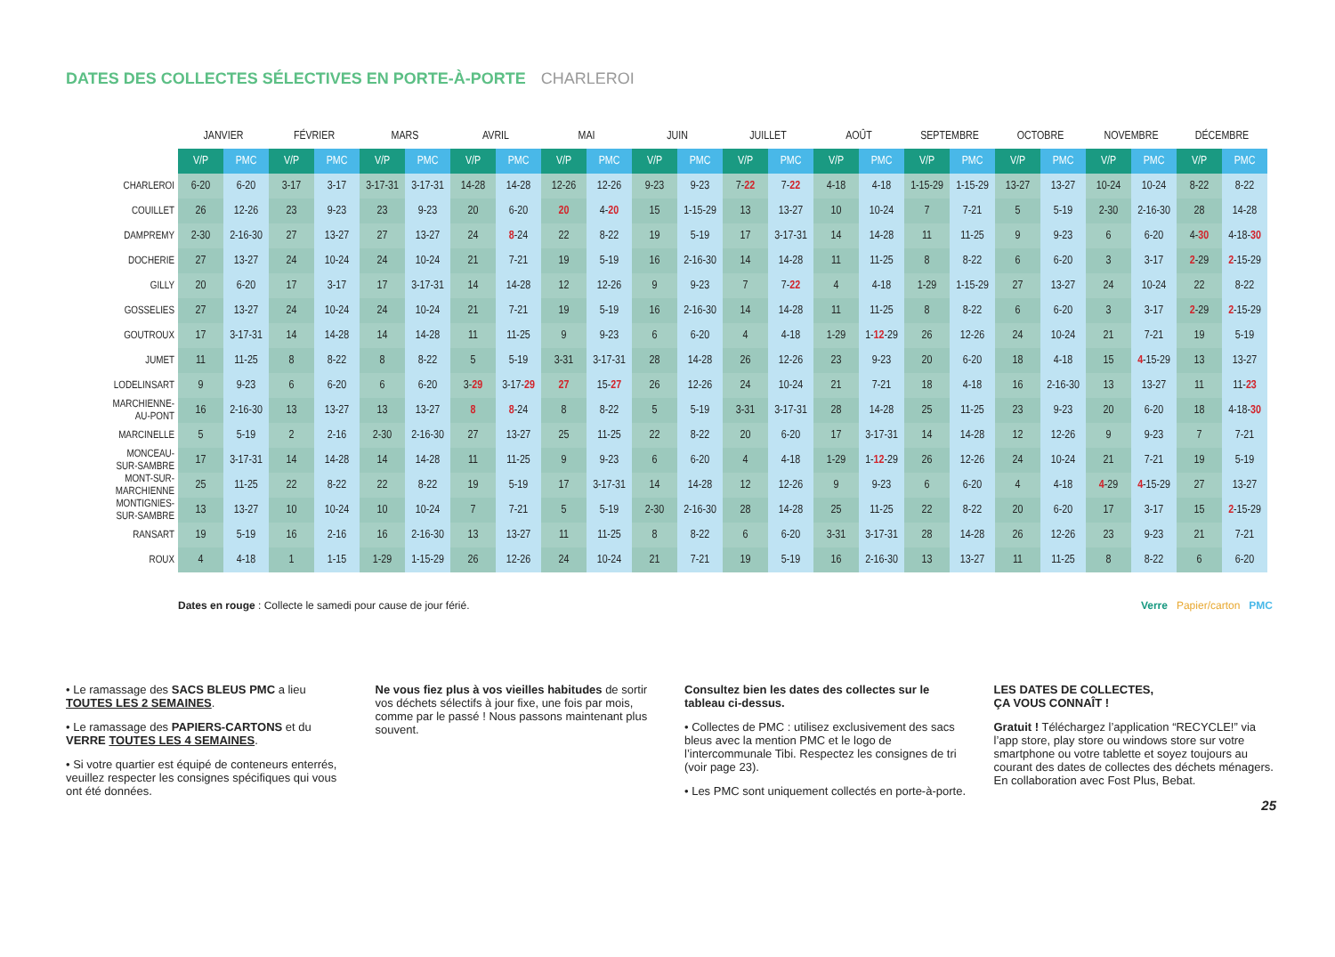DATES DES COLLECTES SÉLECTIVES EN PORTE-À-PORTE CHARLEROI
| | JANVIER | | FÉVRIER | | MARS | | AVRIL | | MAI | | JUIN | | JUILLET | | AOÛT | | SEPTEMBRE | | OCTOBRE | | NOVEMBRE | | DÉCEMBRE | |
| --- | --- | --- | --- | --- | --- | --- | --- | --- | --- | --- | --- | --- | --- | --- | --- | --- | --- | --- | --- | --- | --- | --- | --- | --- |
| | V/P | PMC | V/P | PMC | V/P | PMC | V/P | PMC | V/P | PMC | V/P | PMC | V/P | PMC | V/P | PMC | V/P | PMC | V/P | PMC | V/P | PMC | V/P | PMC |
| CHARLEROI | 6-20 | 6-20 | 3-17 | 3-17 | 3-17-31 | 3-17-31 | 14-28 | 14-28 | 12-26 | 12-26 | 9-23 | 9-23 | 7- 22 | 7- 22 | 4-18 | 4-18 | 1-15-29 | 1-15-29 | 13-27 | 13-27 | 10-24 | 10-24 | 8-22 | 8-22 |
| COUILLET | 26 | 12-26 | 23 | 9-23 | 23 | 9-23 | 20 | 6-20 | 20 | 4- 20 | 15 | 1-15-29 | 13 | 13-27 | 10 | 10-24 | 7 | 7-21 | 5 | 5-19 | 2-30 | 2-16-30 | 28 | 14-28 |
| DAMPREMY | 2-30 | 2-16-30 | 27 | 13-27 | 27 | 13-27 | 24 | 8 -24 | 22 | 8-22 | 19 | 5-19 | 17 | 3-17-31 | 14 | 14-28 | 11 | 11-25 | 9 | 9-23 | 6 | 6-20 | 4- 30 | 4-18- 30 |
| DOCHERIE | 27 | 13-27 | 24 | 10-24 | 24 | 10-24 | 21 | 7-21 | 19 | 5-19 | 16 | 2-16-30 | 14 | 14-28 | 11 | 11-25 | 8 | 8-22 | 6 | 6-20 | 3 | 3-17 | 2 -29 | 2 -15-29 |
| GILLY | 20 | 6-20 | 17 | 3-17 | 17 | 3-17-31 | 14 | 14-28 | 12 | 12-26 | 9 | 9-23 | 7 | 7- 22 | 4 | 4-18 | 1-29 | 1-15-29 | 27 | 13-27 | 24 | 10-24 | 22 | 8-22 |
| GOSSELIES | 27 | 13-27 | 24 | 10-24 | 24 | 10-24 | 21 | 7-21 | 19 | 5-19 | 16 | 2-16-30 | 14 | 14-28 | 11 | 11-25 | 8 | 8-22 | 6 | 6-20 | 3 | 3-17 | 2 -29 | 2 -15-29 |
| GOUTROUX | 17 | 3-17-31 | 14 | 14-28 | 14 | 14-28 | 11 | 11-25 | 9 | 9-23 | 6 | 6-20 | 4 | 4-18 | 1-29 | 1- 12 -29 | 26 | 12-26 | 24 | 10-24 | 21 | 7-21 | 19 | 5-19 |
| JUMET | 11 | 11-25 | 8 | 8-22 | 8 | 8-22 | 5 | 5-19 | 3-31 | 3-17-31 | 28 | 14-28 | 26 | 12-26 | 23 | 9-23 | 20 | 6-20 | 18 | 4-18 | 15 | 4 -15-29 | 13 | 13-27 |
| LODELINSART | 9 | 9-23 | 6 | 6-20 | 6 | 6-20 | 3- 29 | 3-17- 29 | 27 | 15- 27 | 26 | 12-26 | 24 | 10-24 | 21 | 7-21 | 18 | 4-18 | 16 | 2-16-30 | 13 | 13-27 | 11 | 11- 23 |
| MARCHIENNE- AU-PONT | 16 | 2-16-30 | 13 | 13-27 | 13 | 13-27 | 8 | 8 -24 | 8 | 8-22 | 5 | 5-19 | 3-31 | 3-17-31 | 28 | 14-28 | 25 | 11-25 | 23 | 9-23 | 20 | 6-20 | 18 | 4-18- 30 |
| MARCINELLE | 5 | 5-19 | 2 | 2-16 | 2-30 | 2-16-30 | 27 | 13-27 | 25 | 11-25 | 22 | 8-22 | 20 | 6-20 | 17 | 3-17-31 | 14 | 14-28 | 12 | 12-26 | 9 | 9-23 | 7 | 7-21 |
| MONCEAU- SUR-SAMBRE | 17 | 3-17-31 | 14 | 14-28 | 14 | 14-28 | 11 | 11-25 | 9 | 9-23 | 6 | 6-20 | 4 | 4-18 | 1-29 | 1- 12 -29 | 26 | 12-26 | 24 | 10-24 | 21 | 7-21 | 19 | 5-19 |
| MONT-SUR- MARCHIENNE | 25 | 11-25 | 22 | 8-22 | 22 | 8-22 | 19 | 5-19 | 17 | 3-17-31 | 14 | 14-28 | 12 | 12-26 | 9 | 9-23 | 6 | 6-20 | 4 | 4-18 | 4 -29 | 4 -15-29 | 27 | 13-27 |
| MONTIGNIES- SUR-SAMBRE | 13 | 13-27 | 10 | 10-24 | 10 | 10-24 | 7 | 7-21 | 5 | 5-19 | 2-30 | 2-16-30 | 28 | 14-28 | 25 | 11-25 | 22 | 8-22 | 20 | 6-20 | 17 | 3-17 | 15 | 2 -15-29 |
| RANSART | 19 | 5-19 | 16 | 2-16 | 16 | 2-16-30 | 13 | 13-27 | 11 | 11-25 | 8 | 8-22 | 6 | 6-20 | 3-31 | 3-17-31 | 28 | 14-28 | 26 | 12-26 | 23 | 9-23 | 21 | 7-21 |
| ROUX | 4 | 4-18 | 1 | 1-15 | 1-29 | 1-15-29 | 26 | 12-26 | 24 | 10-24 | 21 | 7-21 | 19 | 5-19 | 16 | 2-16-30 | 13 | 13-27 | 11 | 11-25 | 8 | 8-22 | 6 | 6-20 |
Dates en rouge : Collecte le samedi pour cause de jour férié. Verre Papier/carton PMC
• Le ramassage des SACS BLEUS PMC a lieu TOUTES LES 2 SEMAINES.
• Le ramassage des PAPIERS-CARTONS et du VERRE TOUTES LES 4 SEMAINES.
• Si votre quartier est équipé de conteneurs enterrés, veuillez respecter les consignes spécifiques qui vous ont été données.
Ne vous fiez plus à vos vieilles habitudes de sortir vos déchets sélectifs à jour fixe, une fois par mois, comme par le passé ! Nous passons maintenant plus souvent.
Consultez bien les dates des collectes sur le tableau ci-dessus.
• Collectes de PMC : utilisez exclusivement des sacs bleus avec la mention PMC et le logo de l’intercommunale Tibi. Respectez les consignes de tri (voir page 23).
• Les PMC sont uniquement collectés en porte-à-porte.
LES DATES DE COLLECTES,
ÇA VOUS CONNAÎT !
Gratuit ! Téléchargez l’application “RECYCLE!” via l’app store, play store ou windows store sur votre smartphone ou votre tablette et soyez toujours au courant des dates de collectes des déchets ménagers. En collaboration avec Fost Plus, Bebat.
25